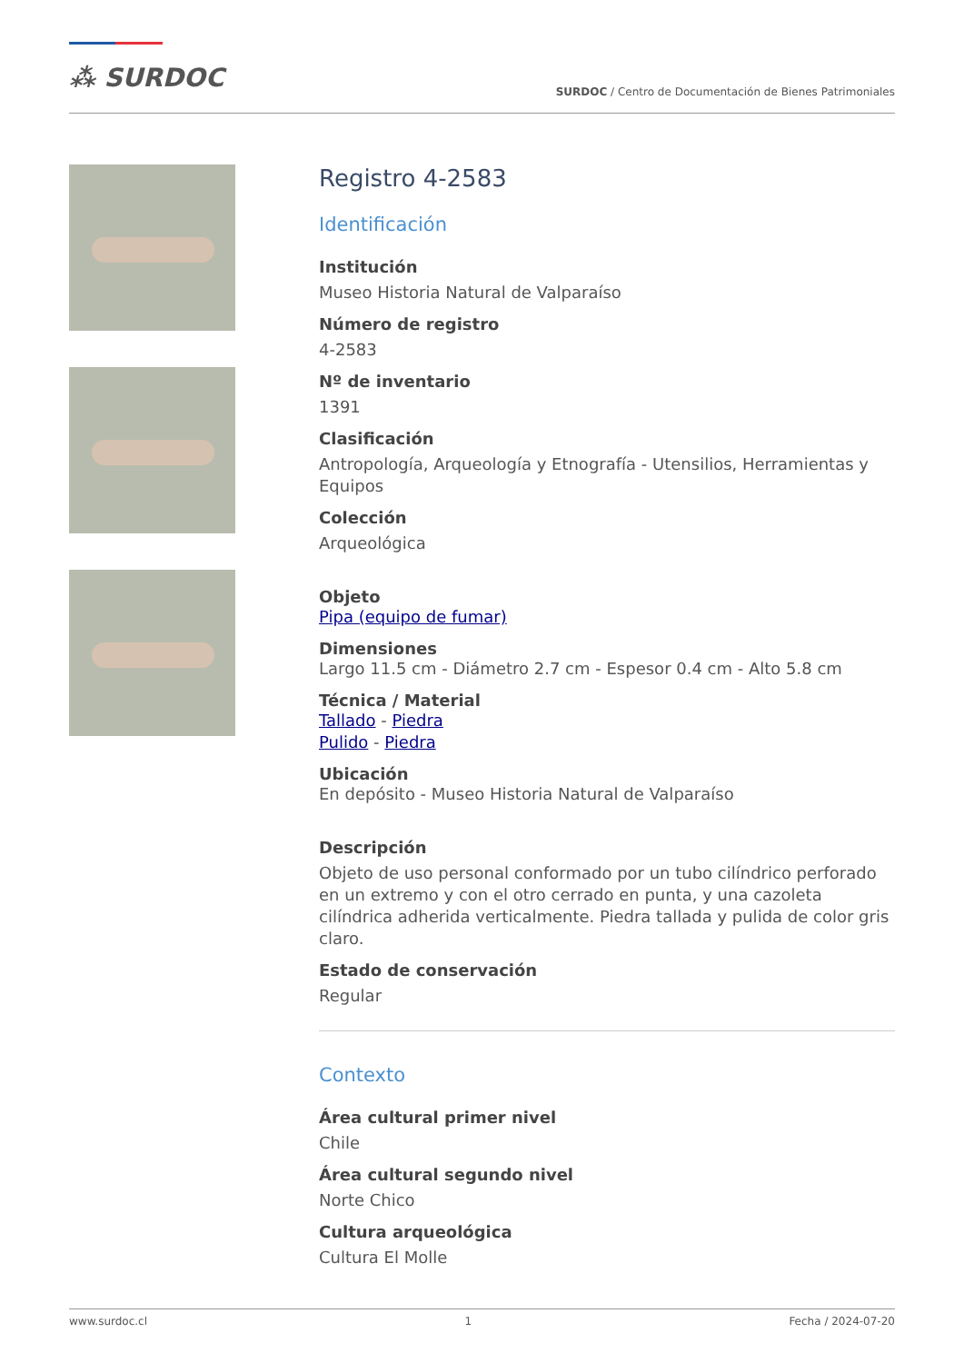⁂ SURDOC
SURDOC / Centro de Documentación de Bienes Patrimoniales
Registro 4-2583
Identificación
Institución
Museo Historia Natural de Valparaíso
Número de registro
4-2583
Nº de inventario
1391
Clasificación
Antropología, Arqueología y Etnografía - Utensilios, Herramientas y Equipos
Colección
Arqueológica
Objeto
Pipa (equipo de fumar)
Dimensiones
Largo 11.5 cm - Diámetro 2.7 cm - Espesor 0.4 cm - Alto 5.8 cm
Técnica / Material
Tallado - Piedra
Pulido - Piedra
Ubicación
En depósito - Museo Historia Natural de Valparaíso
Descripción
Objeto de uso personal conformado por un tubo cilíndrico perforado en un extremo y con el otro cerrado en punta, y una cazoleta cilíndrica adherida verticalmente. Piedra tallada y pulida de color gris claro.
Estado de conservación
Regular
Contexto
Área cultural primer nivel
Chile
Área cultural segundo nivel
Norte Chico
Cultura arqueológica
Cultura El Molle
www.surdoc.cl 1 Fecha / 2024-07-20